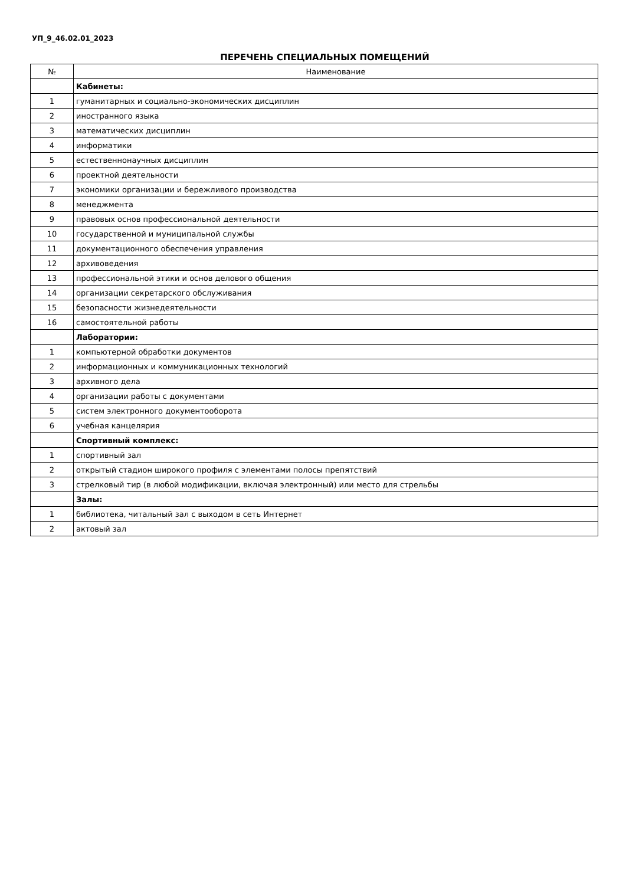УП_9_46.02.01_2023
ПЕРЕЧЕНЬ СПЕЦИАЛЬНЫХ ПОМЕЩЕНИЙ
| № | Наименование |
| --- | --- |
| | Кабинеты: |
| 1 | гуманитарных и социально-экономических дисциплин |
| 2 | иностранного языка |
| 3 | математических дисциплин |
| 4 | информатики |
| 5 | естественнонаучных дисциплин |
| 6 | проектной деятельности |
| 7 | экономики организации и бережливого производства |
| 8 | менеджмента |
| 9 | правовых основ профессиональной деятельности |
| 10 | государственной и муниципальной службы |
| 11 | документационного обеспечения управления |
| 12 | архивоведения |
| 13 | профессиональной этики и основ делового общения |
| 14 | организации секретарского обслуживания |
| 15 | безопасности жизнедеятельности |
| 16 | самостоятельной работы |
| | Лаборатории: |
| 1 | компьютерной обработки документов |
| 2 | информационных и коммуникационных технологий |
| 3 | архивного дела |
| 4 | организации работы с документами |
| 5 | систем электронного документооборота |
| 6 | учебная канцелярия |
| | Спортивный комплекс: |
| 1 | спортивный зал |
| 2 | открытый стадион широкого профиля с элементами полосы препятствий |
| 3 | стрелковый тир (в любой модификации, включая электронный) или место для стрельбы |
| | Залы: |
| 1 | библиотека, читальный зал с выходом в сеть Интернет |
| 2 | актовый зал |